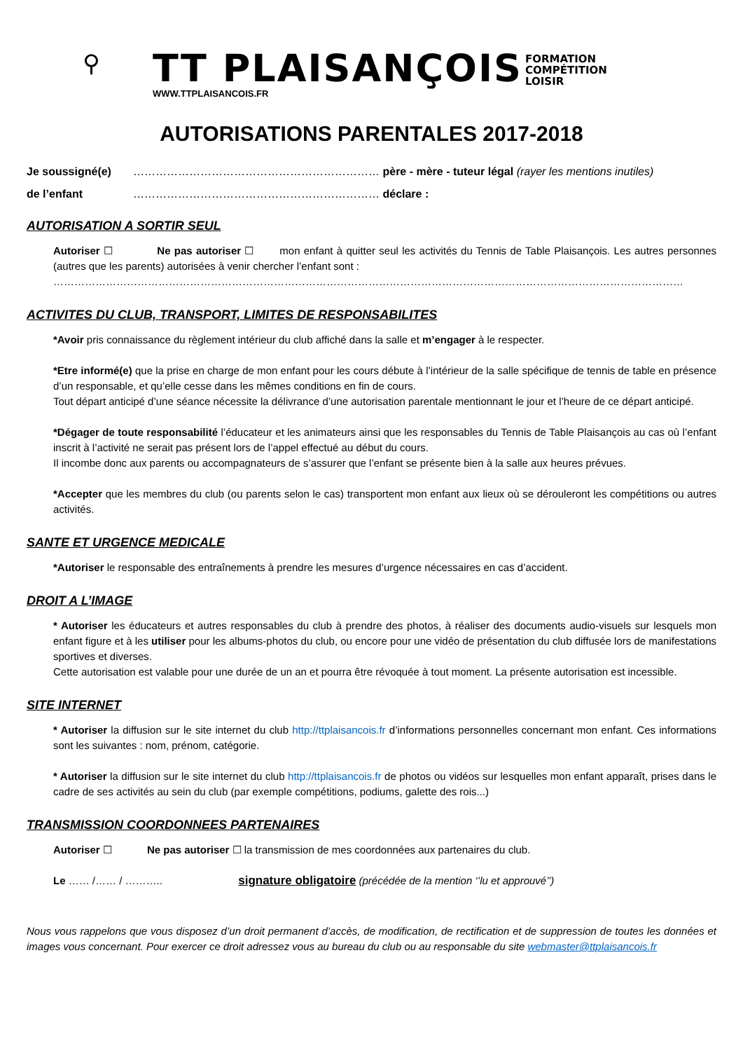⚲
TT PLAISANÇOIS
WWW.TTPLAISANCOIS.FR
FORMATION
COMPÉTITION
LOISIR
AUTORISATIONS PARENTALES 2017-2018
Je soussigné(e) ………………………………………………………… père - mère - tuteur légal (rayer les mentions inutiles)
de l’enfant ………………………………………………………… déclare :
AUTORISATION A SORTIR SEUL
Autoriser ☐ Ne pas autoriser ☐ mon enfant à quitter seul les activités du Tennis de Table Plaisançois. Les autres personnes (autres que les parents) autorisées à venir chercher l’enfant sont :
………………………………………………………………………………………………………………………………………………………………
ACTIVITES DU CLUB, TRANSPORT, LIMITES DE RESPONSABILITES
*Avoir pris connaissance du règlement intérieur du club affiché dans la salle et m’engager à le respecter.
*Etre informé(e) que la prise en charge de mon enfant pour les cours débute à l’intérieur de la salle spécifique de tennis de table en présence d’un responsable, et qu’elle cesse dans les mêmes conditions en fin de cours.
Tout départ anticipé d’une séance nécessite la délivrance d’une autorisation parentale mentionnant le jour et l’heure de ce départ anticipé.
*Dégager de toute responsabilité l’éducateur et les animateurs ainsi que les responsables du Tennis de Table Plaisançois au cas où l’enfant inscrit à l’activité ne serait pas présent lors de l’appel effectué au début du cours.
Il incombe donc aux parents ou accompagnateurs de s’assurer que l’enfant se présente bien à la salle aux heures prévues.
*Accepter que les membres du club (ou parents selon le cas) transportent mon enfant aux lieux où se dérouleront les compétitions ou autres activités.
SANTE ET URGENCE MEDICALE
*Autoriser le responsable des entraînements à prendre les mesures d’urgence nécessaires en cas d’accident.
DROIT A L’IMAGE
* Autoriser les éducateurs et autres responsables du club à prendre des photos, à réaliser des documents audio-visuels sur lesquels mon enfant figure et à les utiliser pour les albums-photos du club, ou encore pour une vidéo de présentation du club diffusée lors de manifestations sportives et diverses.
Cette autorisation est valable pour une durée de un an et pourra être révoquée à tout moment. La présente autorisation est incessible.
SITE INTERNET
* Autoriser la diffusion sur le site internet du club http://ttplaisancois.fr d’informations personnelles concernant mon enfant. Ces informations sont les suivantes : nom, prénom, catégorie.
* Autoriser la diffusion sur le site internet du club http://ttplaisancois.fr de photos ou vidéos sur lesquelles mon enfant apparaît, prises dans le cadre de ses activités au sein du club (par exemple compétitions, podiums, galette des rois...)
TRANSMISSION COORDONNEES PARTENAIRES
Autoriser ☐ Ne pas autoriser ☐ la transmission de mes coordonnées aux partenaires du club.
Le …… /…… / ……….. signature obligatoire (précédée de la mention ‘’lu et approuvé’’)
Nous vous rappelons que vous disposez d’un droit permanent d’accès, de modification, de rectification et de suppression de toutes les données et images vous concernant. Pour exercer ce droit adressez vous au bureau du club ou au responsable du site webmaster@ttplaisancois.fr